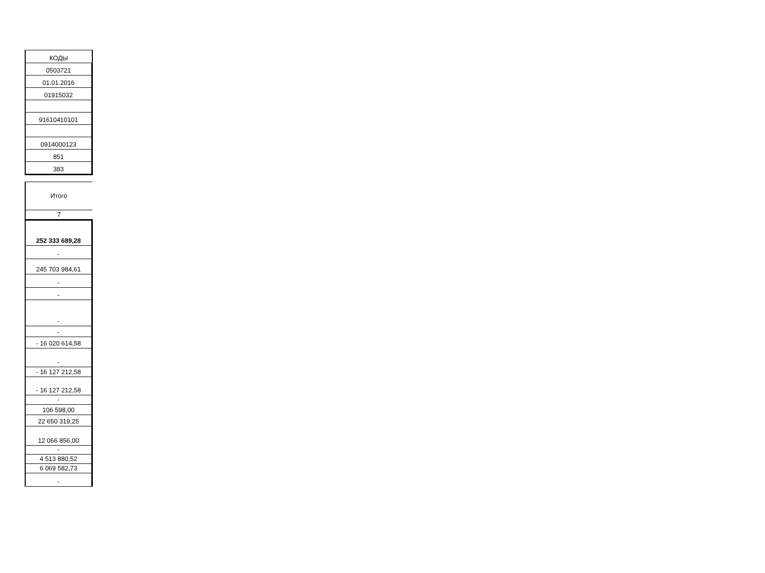| КОДЫ |
| 0503721 |
| 01.01.2016 |
| 01915032 |
| 91610410101 |
| 0914000123 |
| 851 |
| 383 |
| Итого |
| 7 |
| 252 333 689,28 |
| - |
| 245 703 984,61 |
| - |
| - |
| - |
| - |
| - 16 020 614,58 |
| - |
| - 16 127 212,58 |
| - 16 127 212,58 |
| - |
| 106 598,00 |
| 22 650 319,25 |
| 12 066 856,00 |
| - |
| 4 513 880,52 |
| 6 069 582,73 |
| - |